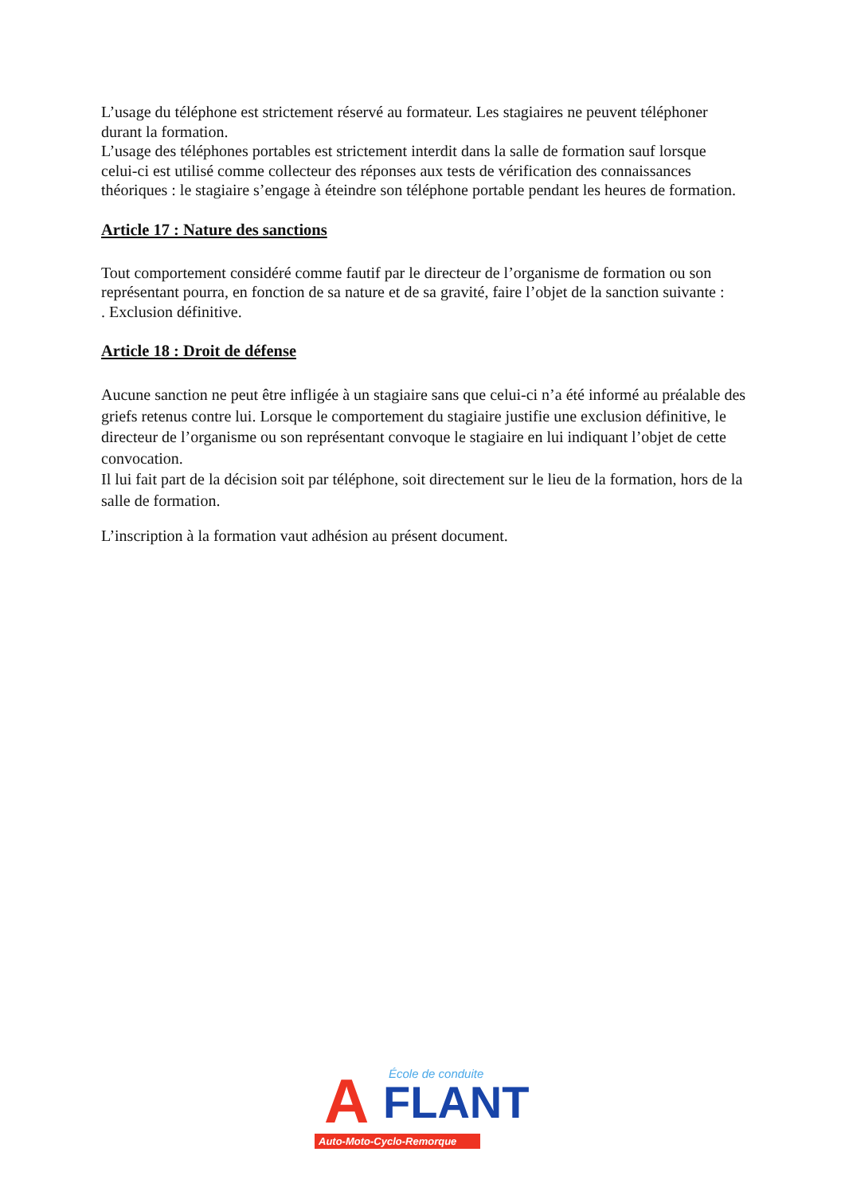L’usage du téléphone est strictement réservé au formateur. Les stagiaires ne peuvent téléphoner durant la formation.
L’usage des téléphones portables est strictement interdit dans la salle de formation sauf lorsque celui-ci est utilisé comme collecteur des réponses aux tests de vérification des connaissances théoriques : le stagiaire s’engage à éteindre son téléphone portable pendant les heures de formation.
Article 17 : Nature des sanctions
Tout comportement considéré comme fautif par le directeur de l’organisme de formation ou son représentant pourra, en fonction de sa nature et de sa gravité, faire l’objet de la sanction suivante :
. Exclusion définitive.
Article 18 : Droit de défense
Aucune sanction ne peut être infligée à un stagiaire sans que celui-ci n’a été informé au préalable des griefs retenus contre lui. Lorsque le comportement du stagiaire justifie une exclusion définitive, le directeur de l’organisme ou son représentant convoque le stagiaire en lui indiquant l’objet de cette convocation.
Il lui fait part de la décision soit par téléphone, soit directement sur le lieu de la formation, hors de la salle de formation.
L’inscription à la formation vaut adhésion au présent document.
A École de conduite
FLANT
Auto-Moto-Cyclo-Remorque